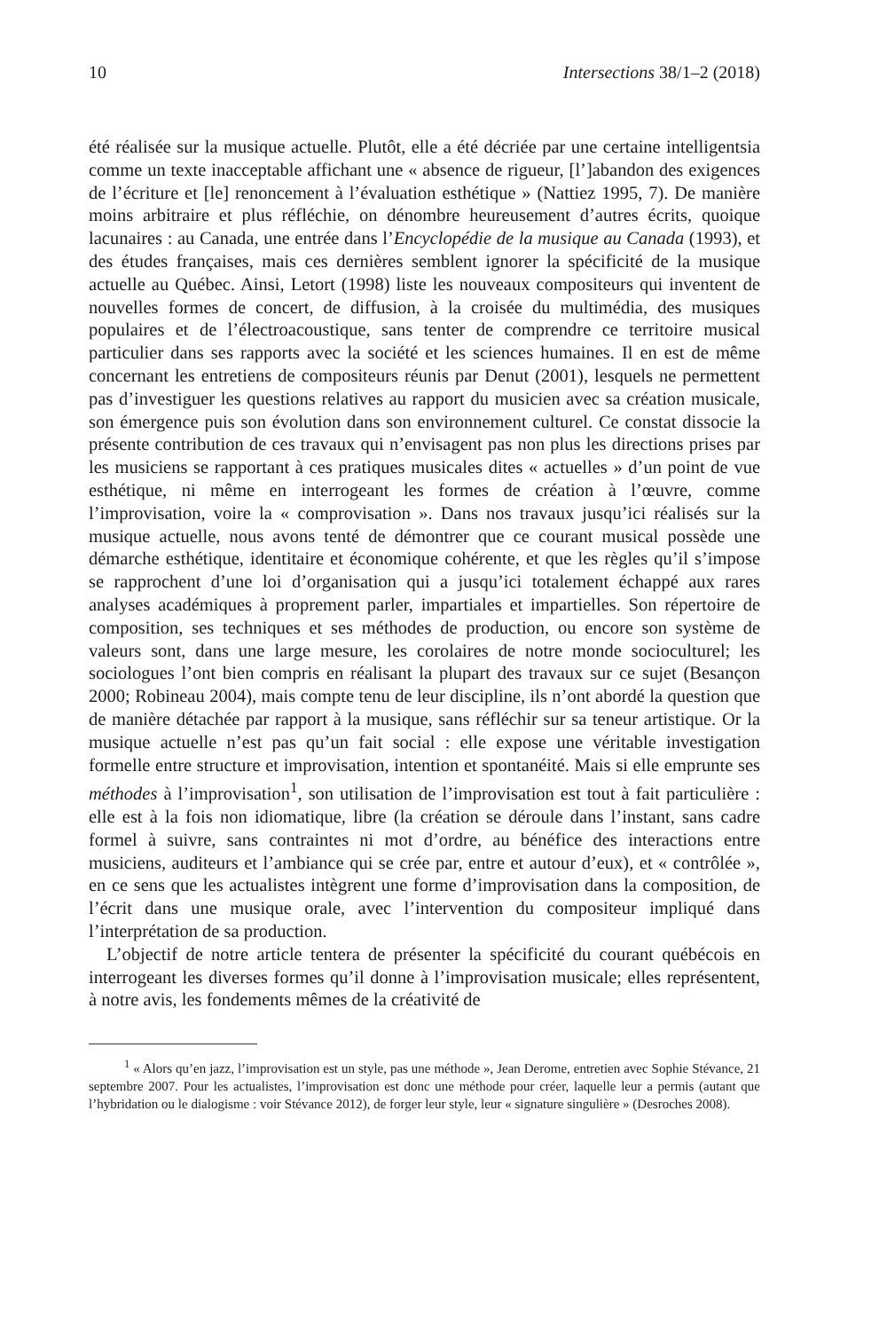10 Intersections 38/1–2 (2018)
été réalisée sur la musique actuelle. Plutôt, elle a été décriée par une certaine intelligentsia comme un texte inacceptable affichant une « absence de rigueur, [l’]abandon des exigences de l’écriture et [le] renoncement à l’évaluation esthétique » (Nattiez 1995, 7). De manière moins arbitraire et plus réfléchie, on dénombre heureusement d’autres écrits, quoique lacunaires : au Canada, une entrée dans l’Encyclopédie de la musique au Canada (1993), et des études françaises, mais ces dernières semblent ignorer la spécificité de la musique actuelle au Québec. Ainsi, Letort (1998) liste les nouveaux compositeurs qui inventent de nouvelles formes de concert, de diffusion, à la croisée du multimédia, des musiques populaires et de l’électroacoustique, sans tenter de comprendre ce territoire musical particulier dans ses rapports avec la société et les sciences humaines. Il en est de même concernant les entretiens de compositeurs réunis par Denut (2001), lesquels ne permettent pas d’investiguer les questions relatives au rapport du musicien avec sa création musicale, son émergence puis son évolution dans son environnement culturel. Ce constat dissocie la présente contribution de ces travaux qui n’envisagent pas non plus les directions prises par les musiciens se rapportant à ces pratiques musicales dites « actuelles » d’un point de vue esthétique, ni même en interrogeant les formes de création à l’œuvre, comme l’improvisation, voire la « comprovisation ». Dans nos travaux jusqu’ici réalisés sur la musique actuelle, nous avons tenté de démontrer que ce courant musical possède une démarche esthétique, identitaire et économique cohérente, et que les règles qu’il s’impose se rapprochent d’une loi d’organisation qui a jusqu’ici totalement échappé aux rares analyses académiques à proprement parler, impartiales et impartielles. Son répertoire de composition, ses techniques et ses méthodes de production, ou encore son système de valeurs sont, dans une large mesure, les corolaires de notre monde socioculturel; les sociologues l’ont bien compris en réalisant la plupart des travaux sur ce sujet (Besançon 2000; Robineau 2004), mais compte tenu de leur discipline, ils n’ont abordé la question que de manière détachée par rapport à la musique, sans réfléchir sur sa teneur artistique. Or la musique actuelle n’est pas qu’un fait social : elle expose une véritable investigation formelle entre structure et improvisation, intention et spontanéité. Mais si elle emprunte ses méthodes à l’improvisation<sup>1</sup>, son utilisation de l’improvisation est tout à fait particulière : elle est à la fois non idiomatique, libre (la création se déroule dans l’instant, sans cadre formel à suivre, sans contraintes ni mot d’ordre, au bénéfice des interactions entre musiciens, auditeurs et l’ambiance qui se crée par, entre et autour d’eux), et « contrôlée », en ce sens que les actualistes intègrent une forme d’improvisation dans la composition, de l’écrit dans une musique orale, avec l’intervention du compositeur impliqué dans l’interprétation de sa production.
L’objectif de notre article tentera de présenter la spécificité du courant québécois en interrogeant les diverses formes qu’il donne à l’improvisation musicale; elles représentent, à notre avis, les fondements mêmes de la créativité de
<sup>1</sup> « Alors qu’en jazz, l’improvisation est un style, pas une méthode », Jean Derome, entretien avec Sophie Stévance, 21 septembre 2007. Pour les actualistes, l’improvisation est donc une méthode pour créer, laquelle leur a permis (autant que l’hybridation ou le dialogisme : voir Stévance 2012), de forger leur style, leur « signature singulière » (Desroches 2008).